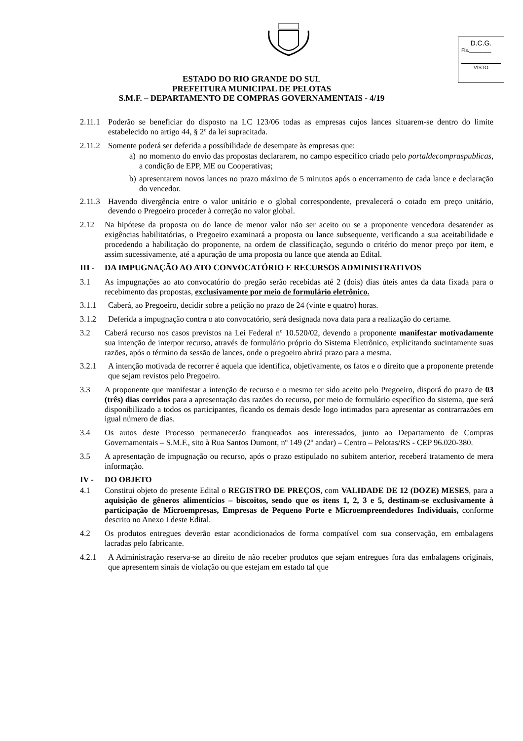D.C.G.
Fls.________
VISTO
ESTADO DO RIO GRANDE DO SUL
PREFEITURA MUNICIPAL DE PELOTAS
S.M.F. – DEPARTAMENTO DE COMPRAS GOVERNAMENTAIS - 4/19
2.11.1 Poderão se beneficiar do disposto na LC 123/06 todas as empresas cujos lances situarem-se dentro do limite estabelecido no artigo 44, § 2º da lei supracitada.
2.11.2 Somente poderá ser deferida a possibilidade de desempate às empresas que:
a) no momento do envio das propostas declararem, no campo específico criado pelo portaldecompraspublicas, a condição de EPP, ME ou Cooperativas;
b) apresentarem novos lances no prazo máximo de 5 minutos após o encerramento de cada lance e declaração do vencedor.
2.11.3 Havendo divergência entre o valor unitário e o global correspondente, prevalecerá o cotado em preço unitário, devendo o Pregoeiro proceder à correção no valor global.
2.12 Na hipótese da proposta ou do lance de menor valor não ser aceito ou se a proponente vencedora desatender as exigências habilitatórias, o Pregoeiro examinará a proposta ou lance subsequente, verificando a sua aceitabilidade e procedendo a habilitação do proponente, na ordem de classificação, segundo o critério do menor preço por item, e assim sucessivamente, até a apuração de uma proposta ou lance que atenda ao Edital.
III - DA IMPUGNAÇÃO AO ATO CONVOCATÓRIO E RECURSOS ADMINISTRATIVOS
3.1 As impugnações ao ato convocatório do pregão serão recebidas até 2 (dois) dias úteis antes da data fixada para o recebimento das propostas, exclusivamente por meio de formulário eletrônico.
3.1.1 Caberá, ao Pregoeiro, decidir sobre a petição no prazo de 24 (vinte e quatro) horas.
3.1.2 Deferida a impugnação contra o ato convocatório, será designada nova data para a realização do certame.
3.2 Caberá recurso nos casos previstos na Lei Federal nº 10.520/02, devendo a proponente manifestar motivadamente sua intenção de interpor recurso, através de formulário próprio do Sistema Eletrônico, explicitando sucintamente suas razões, após o término da sessão de lances, onde o pregoeiro abrirá prazo para a mesma.
3.2.1 A intenção motivada de recorrer é aquela que identifica, objetivamente, os fatos e o direito que a proponente pretende que sejam revistos pelo Pregoeiro.
3.3 A proponente que manifestar a intenção de recurso e o mesmo ter sido aceito pelo Pregoeiro, disporá do prazo de 03 (três) dias corridos para a apresentação das razões do recurso, por meio de formulário específico do sistema, que será disponibilizado a todos os participantes, ficando os demais desde logo intimados para apresentar as contrarrazões em igual número de dias.
3.4 Os autos deste Processo permanecerão franqueados aos interessados, junto ao Departamento de Compras Governamentais – S.M.F., sito à Rua Santos Dumont, nº 149 (2º andar) – Centro – Pelotas/RS - CEP 96.020-380.
3.5 A apresentação de impugnação ou recurso, após o prazo estipulado no subitem anterior, receberá tratamento de mera informação.
IV - DO OBJETO
4.1 Constitui objeto do presente Edital o REGISTRO DE PREÇOS, com VALIDADE DE 12 (DOZE) MESES, para a aquisição de gêneros alimentícios – biscoitos, sendo que os itens 1, 2, 3 e 5, destinam-se exclusivamente à participação de Microempresas, Empresas de Pequeno Porte e Microempreendedores Individuais, conforme descrito no Anexo I deste Edital.
4.2 Os produtos entregues deverão estar acondicionados de forma compatível com sua conservação, em embalagens lacradas pelo fabricante.
4.2.1 A Administração reserva-se ao direito de não receber produtos que sejam entregues fora das embalagens originais, que apresentem sinais de violação ou que estejam em estado tal que